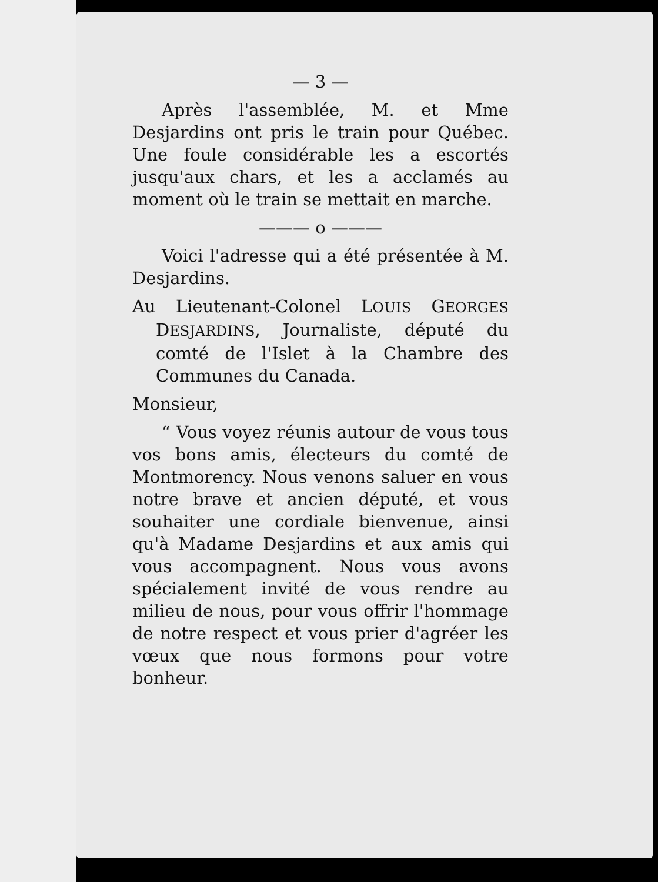— 3 —
Après l'assemblée, M. et Mme Desjardins ont pris le train pour Québec. Une foule considérable les a escortés jusqu'aux chars, et les a acclamés au moment où le train se mettait en marche.
——— o ———
Voici l'adresse qui a été présentée à M. Desjardins.
Au Lieutenant-Colonel LOUIS GEORGES DESJARDINS, Journaliste, député du comté de l'Islet à la Chambre des Communes du Canada.
Monsieur,
“ Vous voyez réunis autour de vous tous vos bons amis, électeurs du comté de Montmorency. Nous venons saluer en vous notre brave et ancien député, et vous souhaiter une cordiale bienvenue, ainsi qu'à Madame Desjardins et aux amis qui vous accompagnent. Nous vous avons spécialement invité de vous rendre au milieu de nous, pour vous offrir l'hommage de notre respect et vous prier d'agréer les vœux que nous formons pour votre bonheur.